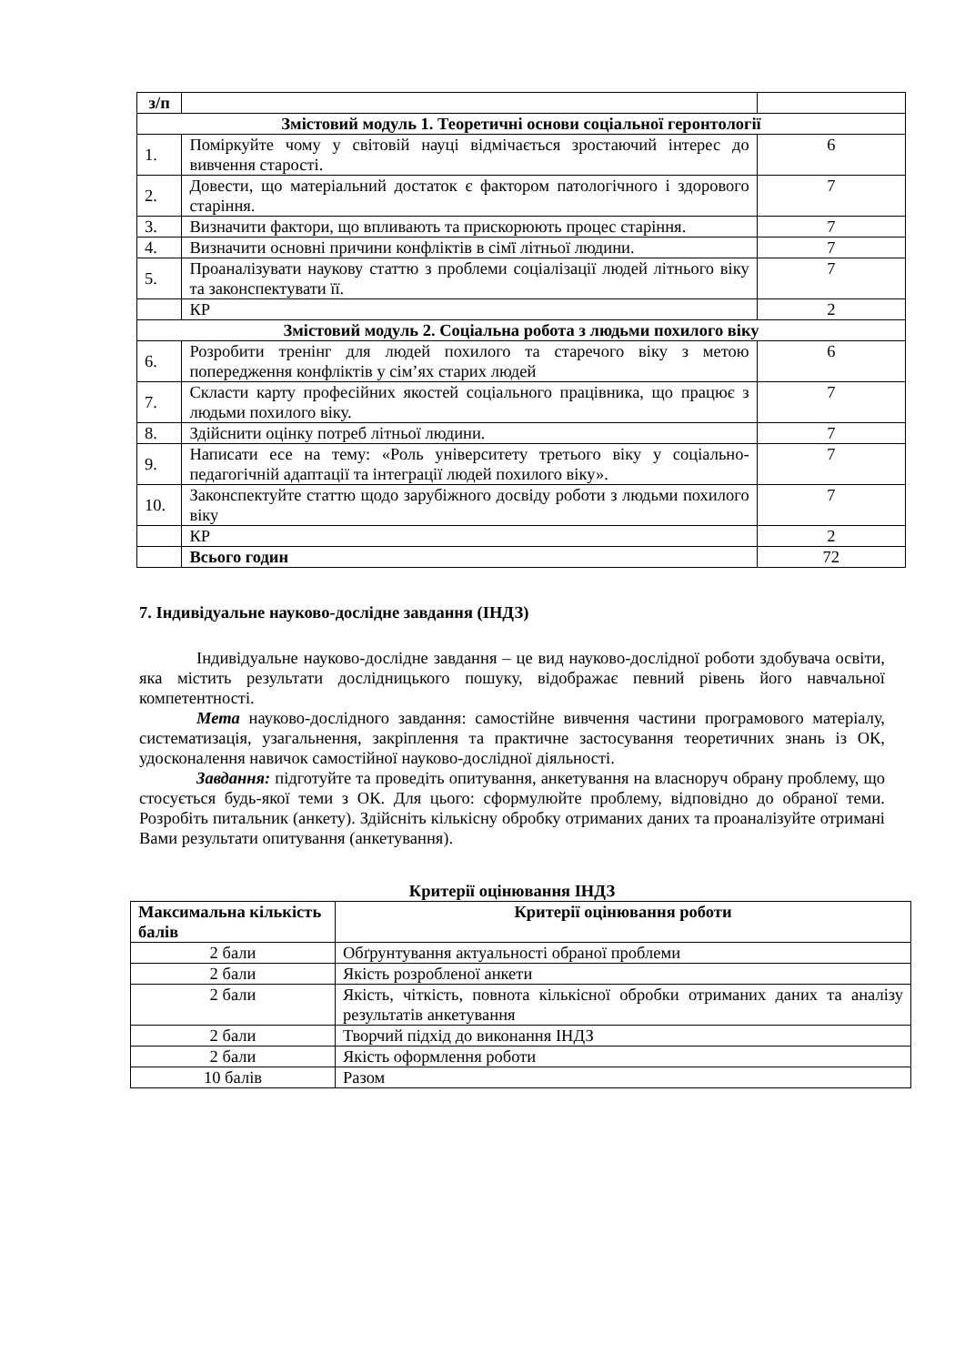| з/п | | |
| Змістовий модуль 1. Теоретичні основи соціальної геронтології | | |
| 1. | Поміркуйте чому у світовій науці відмічається зростаючий інтерес до вивчення старості. | 6 |
| 2. | Довести, що матеріальний достаток є фактором патологічного і здорового старіння. | 7 |
| 3. | Визначити фактори, що впливають та прискорюють процес старіння. | 7 |
| 4. | Визначити основні причини конфліктів в сім̈ї літньої людини. | 7 |
| 5. | Проаналізувати наукову статтю з проблеми соціалізації людей літнього віку та законспектувати її. | 7 |
| | КР | 2 |
| Змістовий модуль 2. Соціальна робота з людьми похилого віку | | |
| 6. | Розробити тренінг для людей похилого та старечого віку з метою попередження конфліктів у сім’ях старих людей | 6 |
| 7. | Скласти карту професійних якостей соціального працівника, що працює з людьми похилого віку. | 7 |
| 8. | Здійснити оцінку потреб літньої людини. | 7 |
| 9. | Написати есе на тему: «Роль університету третього віку у соціально-педагогічній адаптації та інтеграції людей похилого віку». | 7 |
| 10. | Законспектуйте статтю щодо зарубіжного досвіду роботи з людьми похилого віку | 7 |
| | КР | 2 |
| | Всього годин | 72 |
7. Індивідуальне науково-дослідне завдання (ІНДЗ)
Індивідуальне науково-дослідне завдання – це вид науково-дослідної роботи здобувача освіти, яка містить результати дослідницького пошуку, відображає певний рівень його навчальної компетентності.
Мета науково-дослідного завдання: самостійне вивчення частини програмового матеріалу, систематизація, узагальнення, закріплення та практичне застосування теоретичних знань із ОК, удосконалення навичок самостійної науково-дослідної діяльності.
Завдання: підготуйте та проведіть опитування, анкетування на власноруч обрану проблему, що стосується будь-якої теми з ОК. Для цього: сформулюйте проблему, відповідно до обраної теми. Розробіть питальник (анкету). Здійсніть кількісну обробку отриманих даних та проаналізуйте отримані Вами результати опитування (анкетування).
Критерії оцінювання ІНДЗ
| Максимальна кількість балів | Критерії оцінювання роботи |
| --- | --- |
| 2 бали | Обґрунтування актуальності обраної проблеми |
| 2 бали | Якість розробленої анкети |
| 2 бали | Якість, чіткість, повнота кількісної обробки отриманих даних та аналізу результатів анкетування |
| 2 бали | Творчий підхід до виконання ІНДЗ |
| 2 бали | Якість оформлення роботи |
| 10 балів | Разом |